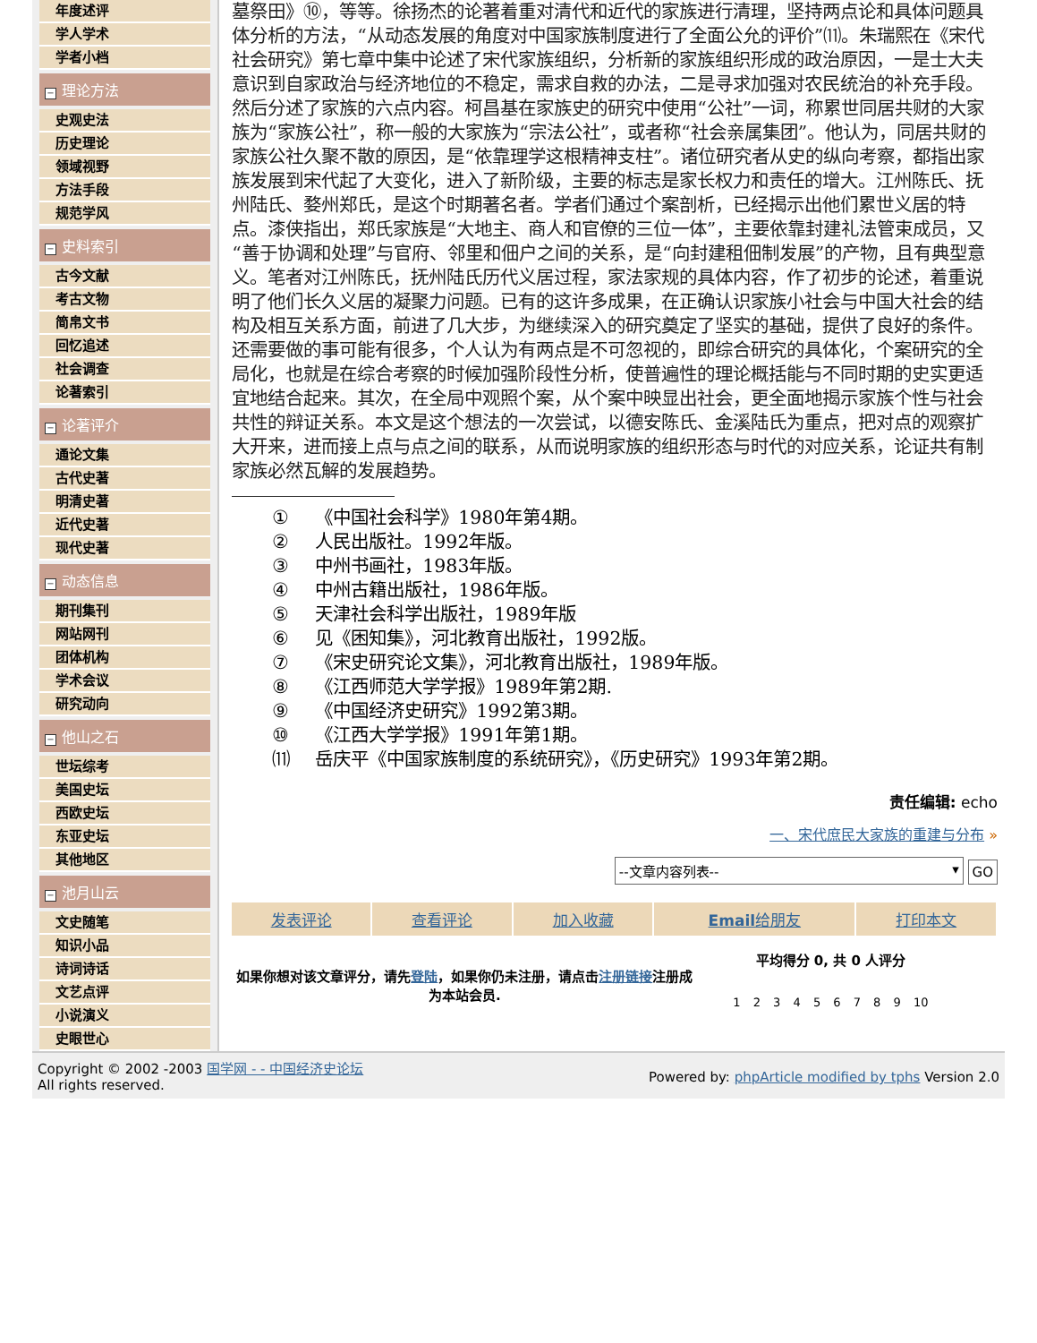年度述评
学人学术
学者小档
− 理论方法
史观史法
历史理论
领域视野
方法手段
规范学风
− 史料索引
古今文献
考古文物
简帛文书
回忆追述
社会调查
论著索引
− 论著评介
通论文集
古代史著
明清史著
近代史著
现代史著
− 动态信息
期刊集刊
网站网刊
团体机构
学术会议
研究动向
− 他山之石
世坛综考
美国史坛
西欧史坛
东亚史坛
其他地区
− 池月山云
文史随笔
知识小品
诗词诗话
文艺点评
小说演义
史眼世心
墓祭田》⑩，等等。徐扬杰的论著着重对清代和近代的家族进行清理，坚持两点论和具体问题具体分析的方法，“从动态发展的角度对中国家族制度进行了全面公允的评价”⑾。朱瑞熙在《宋代社会研究》第七章中集中论述了宋代家族组织，分析新的家族组织形成的政治原因，一是士大夫意识到自家政治与经济地位的不稳定，需求自救的办法，二是寻求加强对农民统治的补充手段。然后分述了家族的六点内容。柯昌基在家族史的研究中使用“公社”一词，称累世同居共财的大家族为“家族公社”，称一般的大家族为“宗法公社”，或者称“社会亲属集团”。他认为，同居共财的家族公社久聚不散的原因，是“依靠理学这根精神支柱”。诸位研究者从史的纵向考察，都指出家族发展到宋代起了大变化，进入了新阶级，主要的标志是家长权力和责任的增大。江州陈氏、抚州陆氏、婺州郑氏，是这个时期著名者。学者们通过个案剖析，已经揭示出他们累世义居的特点。漆侠指出，郑氏家族是“大地主、商人和官僚的三位一体”，主要依靠封建礼法管束成员，又“善于协调和处理”与官府、邻里和佃户之间的关系，是“向封建租佃制发展”的产物，且有典型意义。笔者对江州陈氏，抚州陆氏历代义居过程，家法家规的具体内容，作了初步的论述，着重说明了他们长久义居的凝聚力问题。已有的这许多成果，在正确认识家族小社会与中国大社会的结构及相互关系方面，前进了几大步，为继续深入的研究奠定了坚实的基础，提供了良好的条件。还需要做的事可能有很多，个人认为有两点是不可忽视的，即综合研究的具体化，个案研究的全局化，也就是在综合考察的时候加强阶段性分析，使普遍性的理论概括能与不同时期的史实更适宜地结合起来。其次，在全局中观照个案，从个案中映显出社会，更全面地揭示家族个性与社会共性的辩证关系。本文是这个想法的一次尝试，以德安陈氏、金溪陆氏为重点，把对点的观察扩大开来，进而接上点与点之间的联系，从而说明家族的组织形态与时代的对应关系，论证共有制家族必然瓦解的发展趋势。
① 《中国社会科学》1980年第4期。
② 人民出版社。1992年版。
③ 中州书画社，1983年版。
④ 中州古籍出版社，1986年版。
⑤ 天津社会科学出版社，1989年版
⑥ 见《困知集》，河北教育出版社，1992版。
⑦ 《宋史研究论文集》，河北教育出版社，1989年版。
⑧ 《江西师范大学学报》1989年第2期.
⑨ 《中国经济史研究》1992第3期。
⑩ 《江西大学学报》1991年第1期。
⑾ 岳庆平《中国家族制度的系统研究》，《历史研究》1993年第2期。
责任编辑: echo
一、宋代庶民大家族的重建与分布 »
--文章内容列表-- ▾ GO
| 发表评论 | 查看评论 | 加入收藏 | Email 给朋友 | 打印本文 |
如果你想对该文章评分，请先登陆，如果你仍未注册，请点击注册链接注册成为本站会员.
平均得分 0, 共 0 人评分
1 2 3 4 5 6 7 8 9 10
Copyright © 2002 -2003 国学网 - - 中国经济史论坛
All rights reserved.
Powered by: phpArticle modified by tphs Version 2.0